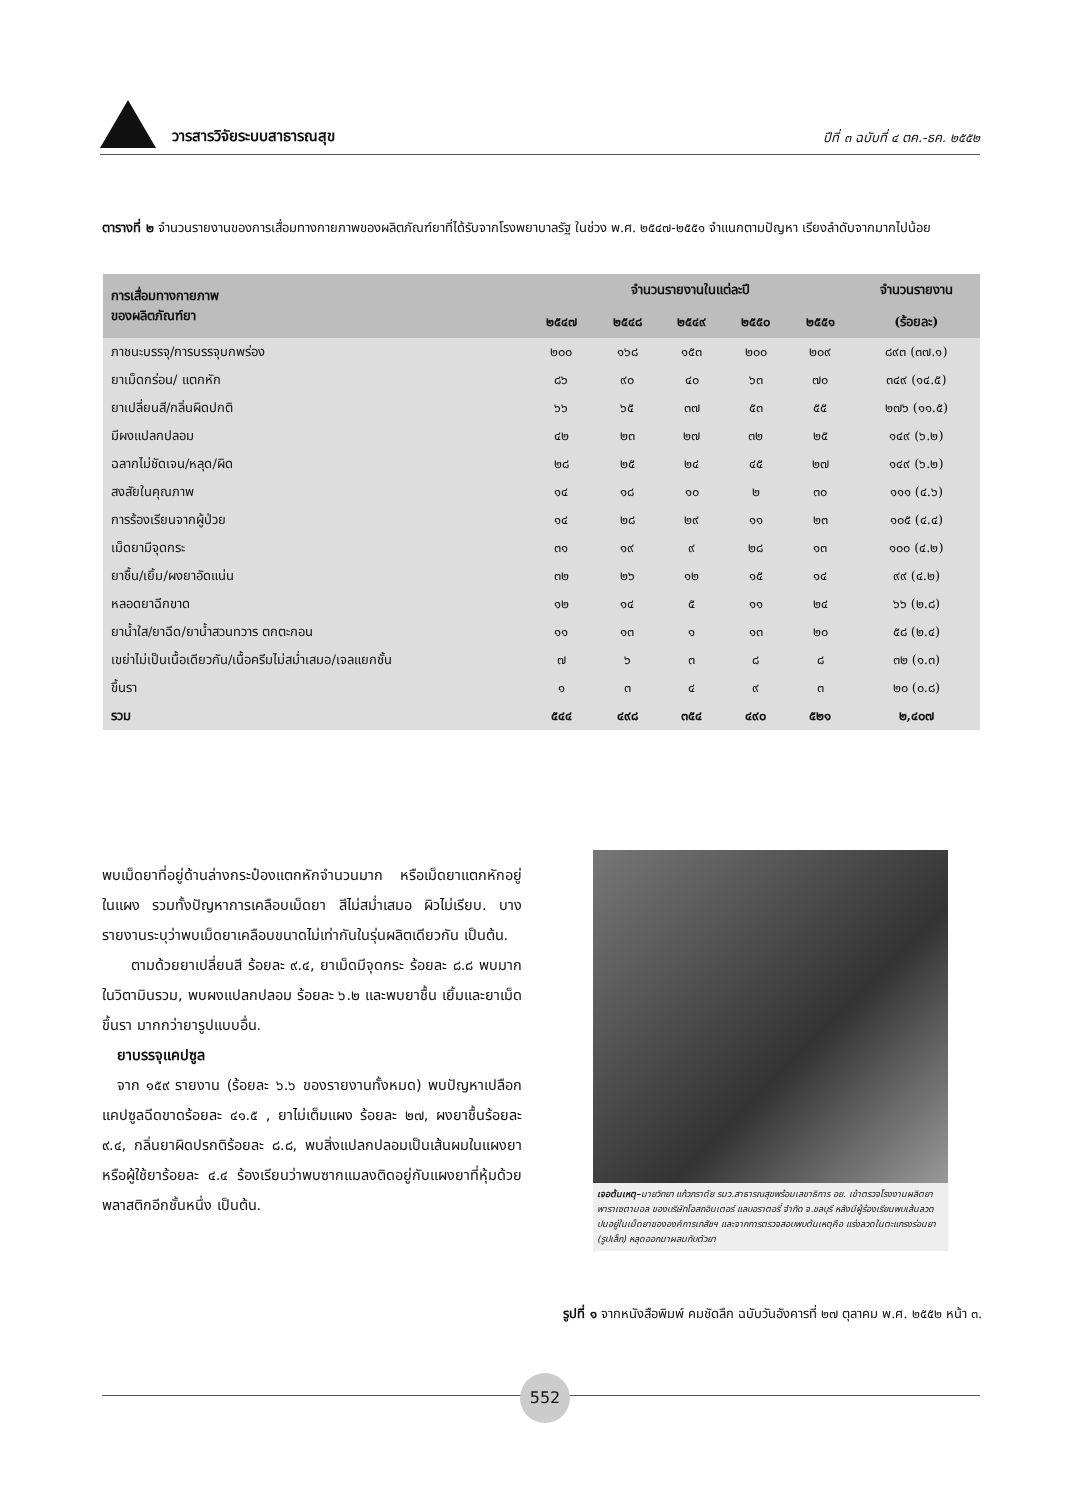วารสารวิจัยระบบสาธารณสุข
ปีที่ ๓ ฉบับที่ ๔ ตค.-ธค. ๒๕๕๒
ตารางที่ ๒ จำนวนรายงานของการเสื่อมทางกายภาพของผลิตภัณฑ์ยาที่ได้รับจากโรงพยาบาลรัฐ ในช่วง พ.ศ. ๒๕๔๗-๒๕๕๑ จำแนกตามปัญหา เรียงลำดับจากมากไปน้อย
| การเสื่อมทางกายภาพ ของผลิตภัณฑ์ยา | จำนวนรายงานในแต่ละปี | | | | | จำนวนรายงาน |
| --- | --- | --- | --- | --- | --- | --- |
| | ๒๕๔๗ | ๒๕๔๘ | ๒๕๔๙ | ๒๕๕๐ | ๒๕๕๑ | (ร้อยละ) |
| ภาชนะบรรจุ/การบรรจุบกพร่อง | ๒๐๐ | ๑๖๘ | ๑๕๓ | ๒๐๐ | ๒๐๙ | ๘๙๓ (๓๗.๑) |
| ยาเม็ดกร่อน/ แตกหัก | ๘๖ | ๙๐ | ๔๐ | ๖๓ | ๗๐ | ๓๔๙ (๑๔.๕) |
| ยาเปลี่ยนสี/กลิ่นผิดปกติ | ๖๖ | ๖๕ | ๓๗ | ๕๓ | ๕๕ | ๒๗๖ (๑๑.๕) |
| มีผงแปลกปลอม | ๔๒ | ๒๓ | ๒๗ | ๓๒ | ๒๕ | ๑๔๙ (๖.๒) |
| ฉลากไม่ชัดเจน/หลุด/ผิด | ๒๘ | ๒๕ | ๒๔ | ๔๕ | ๒๗ | ๑๔๙ (๖.๒) |
| สงสัยในคุณภาพ | ๑๔ | ๑๘ | ๑๐ | ๒ | ๓๐ | ๑๑๑ (๔.๖) |
| การร้องเรียนจากผู้ป่วย | ๑๔ | ๒๘ | ๒๙ | ๑๑ | ๒๓ | ๑๐๕ (๔.๔) |
| เม็ดยามีจุดกระ | ๓๑ | ๑๙ | ๙ | ๒๘ | ๑๓ | ๑๐๐ (๔.๒) |
| ยาชื้น/เยิ้ม/ผงยาอัดแน่น | ๓๒ | ๒๖ | ๑๒ | ๑๕ | ๑๔ | ๙๙ (๔.๒) |
| หลอดยาฉีกขาด | ๑๒ | ๑๔ | ๕ | ๑๑ | ๒๔ | ๖๖ (๒.๘) |
| ยาน้ำใส/ยาฉีด/ยาน้ำสวนทวาร ตกตะกอน | ๑๑ | ๑๓ | ๑ | ๑๓ | ๒๐ | ๕๘ (๒.๔) |
| เขย่าไม่เป็นเนื้อเดียวกัน/เนื้อครีมไม่สม่ำเสมอ/เจลแยกชั้น | ๗ | ๖ | ๓ | ๘ | ๘ | ๓๒ (๑.๓) |
| ขึ้นรา | ๑ | ๓ | ๔ | ๙ | ๓ | ๒๐ (๐.๘) |
| รวม | ๕๔๔ | ๔๙๘ | ๓๕๔ | ๔๙๐ | ๕๒๑ | ๒,๔๐๗ |
พบเม็ดยาที่อยู่ด้านล่างกระป๋องแตกหักจำนวนมาก หรือเม็ดยาแตกหักอยู่ในแผง รวมทั้งปัญหาการเคลือบเม็ดยา สีไม่สม่ำเสมอ ผิวไม่เรียบ. บางรายงานระบุว่าพบเม็ดยาเคลือบขนาดไม่เท่ากันในรุ่นผลิตเดียวกัน เป็นต้น.
  ตามด้วยยาเปลี่ยนสี ร้อยละ ๙.๔, ยาเม็ดมีจุดกระ ร้อยละ ๘.๘ พบมากในวิตามินรวม, พบผงแปลกปลอม ร้อยละ ๖.๒ และพบยาชื้น เยิ้มและยาเม็ดขึ้นรา มากกว่ายารูปแบบอื่น.
 ยาบรรจุแคปซูล
 จาก ๑๕๙ รายงาน (ร้อยละ ๖.๖ ของรายงานทั้งหมด) พบปัญหาเปลือกแคปซูลฉีดขาดร้อยละ ๔๑.๕ , ยาไม่เต็มแผง ร้อยละ ๒๗, ผงยาชื้นร้อยละ ๙.๔, กลิ่นยาผิดปรกติร้อยละ ๘.๘, พบสิ่งแปลกปลอมเป็นเส้นผมในแผงยา หรือผู้ใช้ยาร้อยละ ๔.๔ ร้องเรียนว่าพบซากแมลงติดอยู่กับแผงยาที่หุ้มด้วยพลาสติกอีกชั้นหนึ่ง เป็นต้น.
เจอต้นเหตุ–นายวิทยา แก้วภราดัย รมว.สาธารณสุขพร้อมเลขาธิการ อย. เข้าตรวจโรงงานผลิตยาพาราเซตามอล ของบริษัทโอสถอินเตอร์ แลบอราตอรี่ จำกัด จ.ชลบุรี หลังมีผู้ร้องเรียนพบเส้นลวดปนอยู่ในเม็ดยาขององค์การเภสัชฯ และจากการตรวจสอบพบต้นเหตุคือ แร่งลวดในตะแกรงร่อนยา (รูปเล็ก) หลุดออกมาผสมกับตัวยา
รูปที่ ๑ จากหนังสือพิมพ์ คมชัดลึก ฉบับวันอังคารที่ ๒๗ ตุลาคม พ.ศ. ๒๕๕๒ หน้า ๓.
552